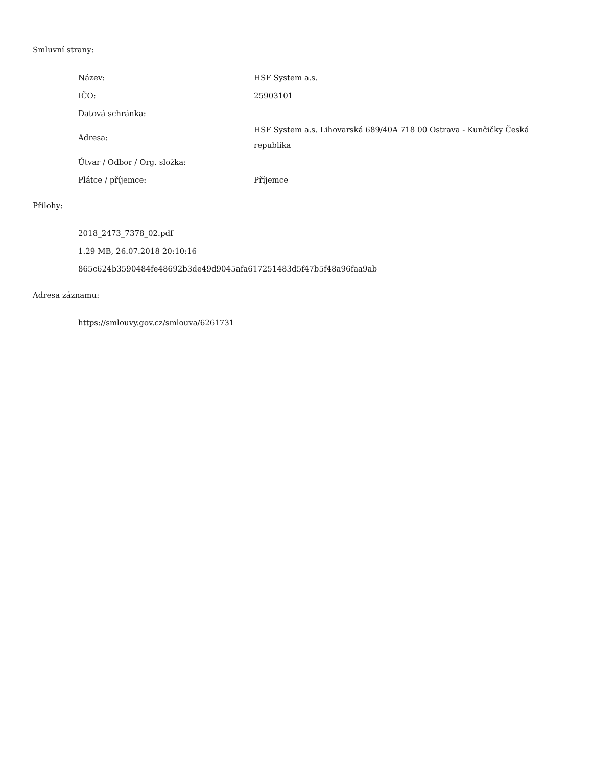Smluvní strany:
| Název: | HSF System a.s. |
| IČO: | 25903101 |
| Datová schránka: | |
| Adresa: | HSF System a.s. Lihovarská 689/40A 718 00 Ostrava - Kunčičky Česká republika |
| Útvar / Odbor / Org. složka: | |
| Plátce / příjemce: | Příjemce |
Přílohy:
2018_2473_7378_02.pdf
1.29 MB, 26.07.2018 20:10:16
865c624b3590484fe48692b3de49d9045afa617251483d5f47b5f48a96faa9ab
Adresa záznamu:
https://smlouvy.gov.cz/smlouva/6261731